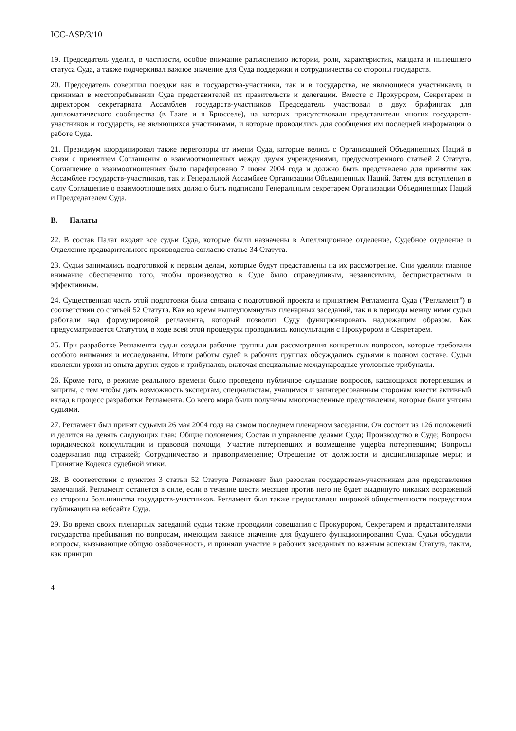ICC-ASP/3/10
19. Председатель уделял, в частности, особое внимание разъяснению истории, роли, характеристик, мандата и нынешнего статуса Суда, а также подчеркивал важное значение для Суда поддержки и сотрудничества со стороны государств.
20. Председатель совершил поездки как в государства-участники, так и в государства, не являющиеся участниками, и принимал в местопребывании Суда представителей их правительств и делегации. Вместе с Прокурором, Секретарем и директором секретариата Ассамблеи государств-участников Председатель участвовал в двух брифингах для дипломатического сообщества (в Гааге и в Брюсселе), на которых присутствовали представители многих государств-участников и государств, не являющихся участниками, и которые проводились для сообщения им последней информации о работе Суда.
21. Президиум координировал также переговоры от имени Суда, которые велись с Организацией Объединенных Наций в связи с принятием Соглашения о взаимоотношениях между двумя учреждениями, предусмотренного статьей 2 Статута. Соглашение о взаимоотношениях было парафировано 7 июня 2004 года и должно быть представлено для принятия как Ассамблее государств-участников, так и Генеральной Ассамблее Организации Объединенных Наций. Затем для вступления в силу Соглашение о взаимоотношениях должно быть подписано Генеральным секретарем Организации Объединенных Наций и Председателем Суда.
B. Палаты
22. В состав Палат входят все судьи Суда, которые были назначены в Апелляционное отделение, Судебное отделение и Отделение предварительного производства согласно статье 34 Статута.
23. Судьи занимались подготовкой к первым делам, которые будут представлены на их рассмотрение. Они уделяли главное внимание обеспечению того, чтобы производство в Суде было справедливым, независимым, беспристрастным и эффективным.
24. Существенная часть этой подготовки была связана с подготовкой проекта и принятием Регламента Суда ("Регламент") в соответствии со статьей 52 Статута. Как во время вышеупомянутых пленарных заседаний, так и в периоды между ними судьи работали над формулировкой регламента, который позволит Суду функционировать надлежащим образом. Как предусматривается Статутом, в ходе всей этой процедуры проводились консультации с Прокурором и Секретарем.
25. При разработке Регламента судьи создали рабочие группы для рассмотрения конкретных вопросов, которые требовали особого внимания и исследования. Итоги работы судей в рабочих группах обсуждались судьями в полном составе. Судьи извлекли уроки из опыта других судов и трибуналов, включая специальные международные уголовные трибуналы.
26. Кроме того, в режиме реального времени было проведено публичное слушание вопросов, касающихся потерпевших и защиты, с тем чтобы дать возможность экспертам, специалистам, учащимся и заинтересованным сторонам внести активный вклад в процесс разработки Регламента. Со всего мира были получены многочисленные представления, которые были учтены судьями.
27. Регламент был принят судьями 26 мая 2004 года на самом последнем пленарном заседании. Он состоит из 126 положений и делится на девять следующих глав: Общие положения; Состав и управление делами Суда; Производство в Суде; Вопросы юридической консультации и правовой помощи; Участие потерпевших и возмещение ущерба потерпевшим; Вопросы содержания под стражей; Сотрудничество и правоприменение; Отрешение от должности и дисциплинарные меры; и Принятие Кодекса судебной этики.
28. В соответствии с пунктом 3 статьи 52 Статута Регламент был разослан государствам-участникам для представления замечаний. Регламент останется в силе, если в течение шести месяцев против него не будет выдвинуто никаких возражений со стороны большинства государств-участников. Регламент был также предоставлен широкой общественности посредством публикации на вебсайте Суда.
29. Во время своих пленарных заседаний судьи также проводили совещания с Прокурором, Секретарем и представителями государства пребывания по вопросам, имеющим важное значение для будущего функционирования Суда. Судьи обсудили вопросы, вызывающие общую озабоченность, и приняли участие в рабочих заседаниях по важным аспектам Статута, таким, как принцип
4